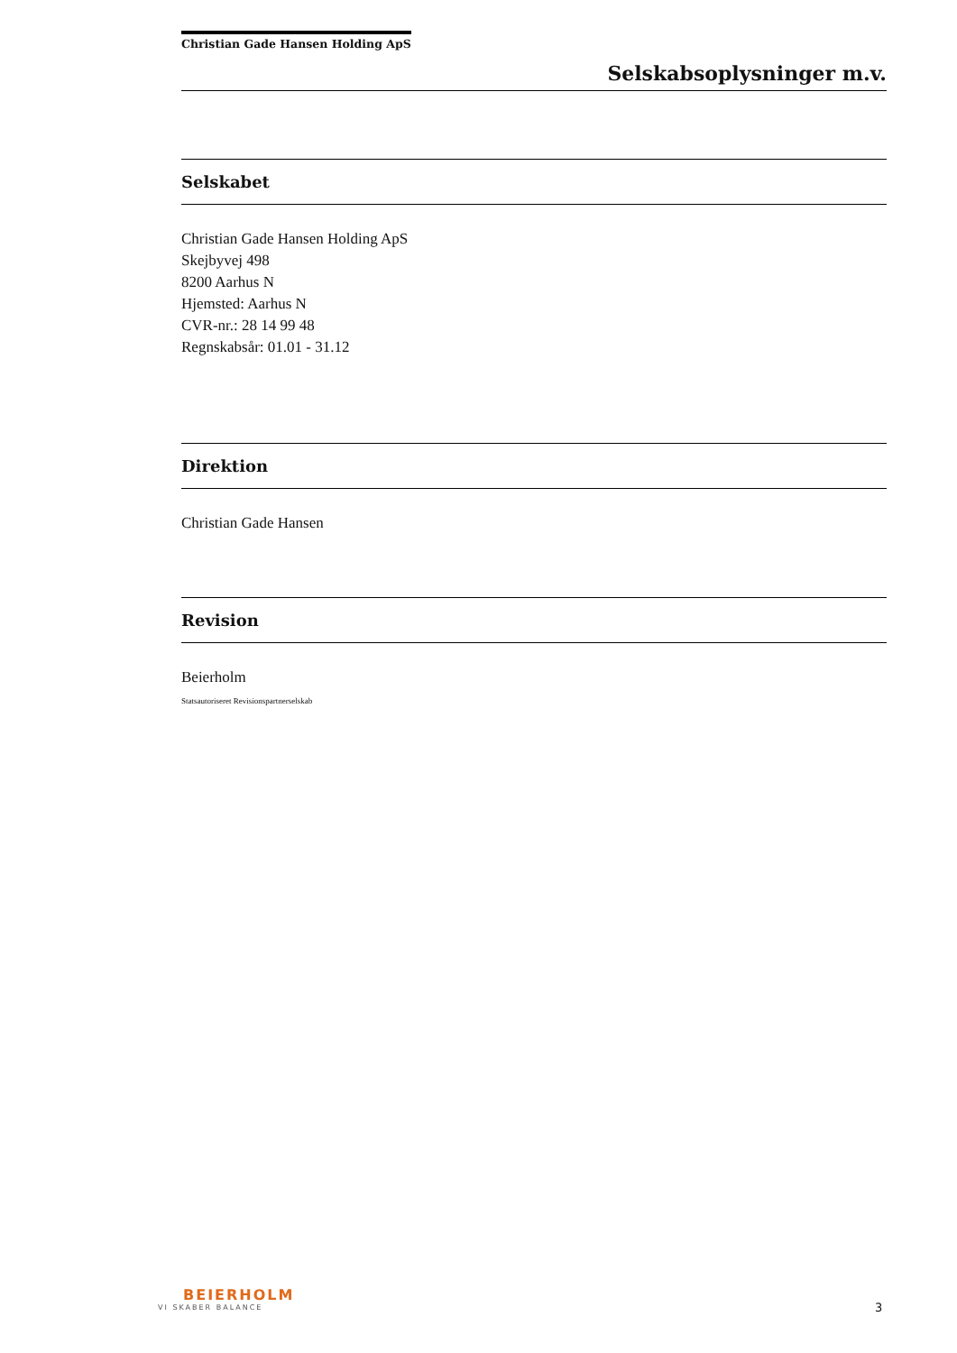Christian Gade Hansen Holding ApS
Selskabsoplysninger m.v.
Selskabet
Christian Gade Hansen Holding ApS
Skejbyvej 498
8200 Aarhus N
Hjemsted: Aarhus N
CVR-nr.: 28 14 99 48
Regnskabsår: 01.01 - 31.12
Direktion
Christian Gade Hansen
Revision
Beierholm
Statsautoriseret Revisionspartnerselskab
BEIERHOLM
VI SKABER BALANCE
3